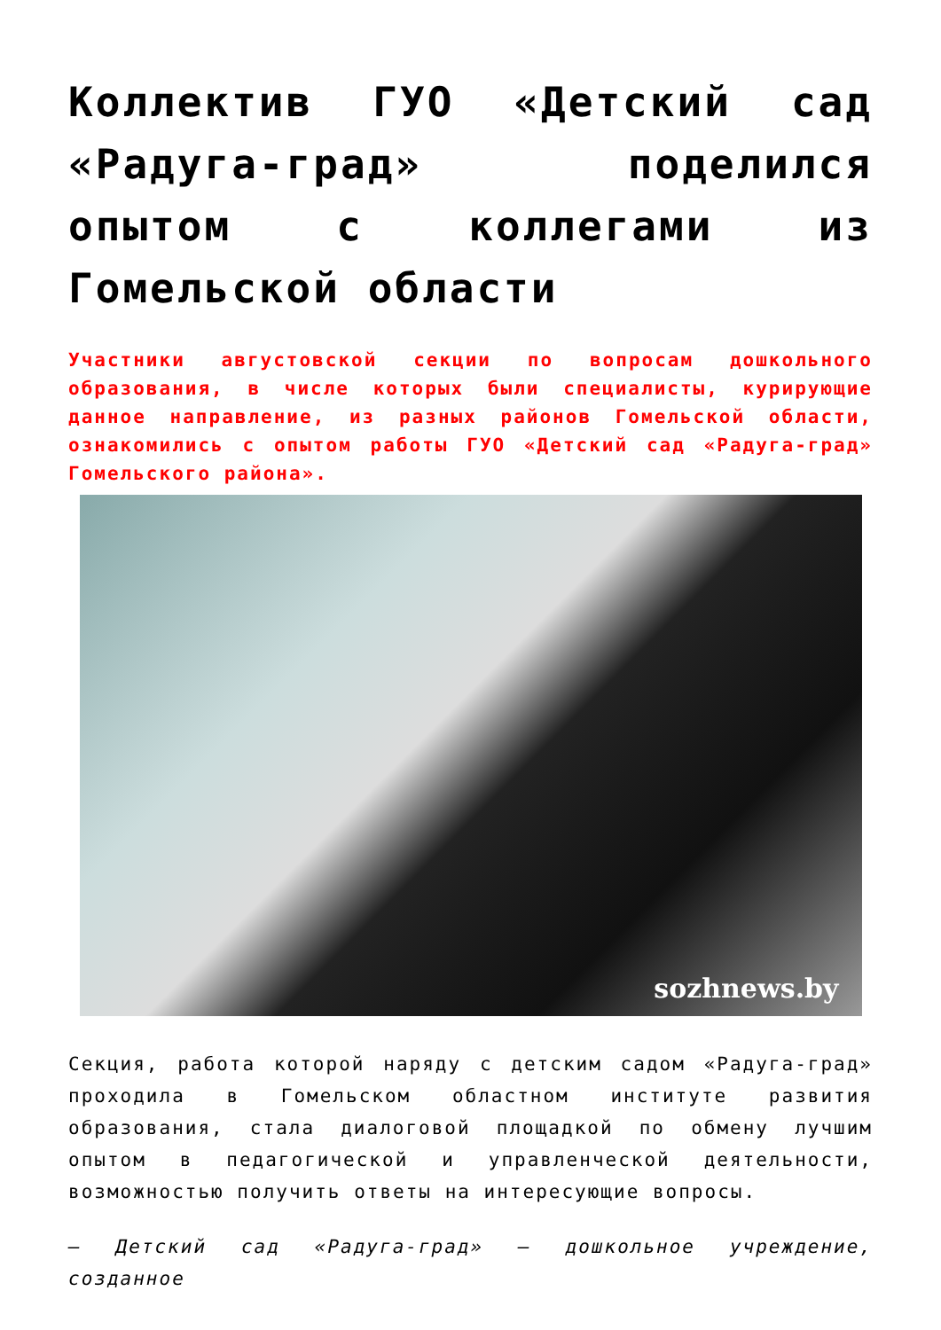Коллектив ГУО «Детский сад «Радуга-град» поделился опытом с коллегами из Гомельской области
Участники августовской секции по вопросам дошкольного образования, в числе которых были специалисты, курирующие данное направление, из разных районов Гомельской области, ознакомились с опытом работы ГУО «Детский сад «Радуга-град» Гомельского района».
sozhnews.by
Секция, работа которой наряду с детским садом «Радуга-град» проходила в Гомельском областном институте развития образования, стала диалоговой площадкой по обмену лучшим опытом в педагогической и управленческой деятельности, возможностью получить ответы на интересующие вопросы.
— Детский сад «Радуга-град» — дошкольное учреждение, созданное